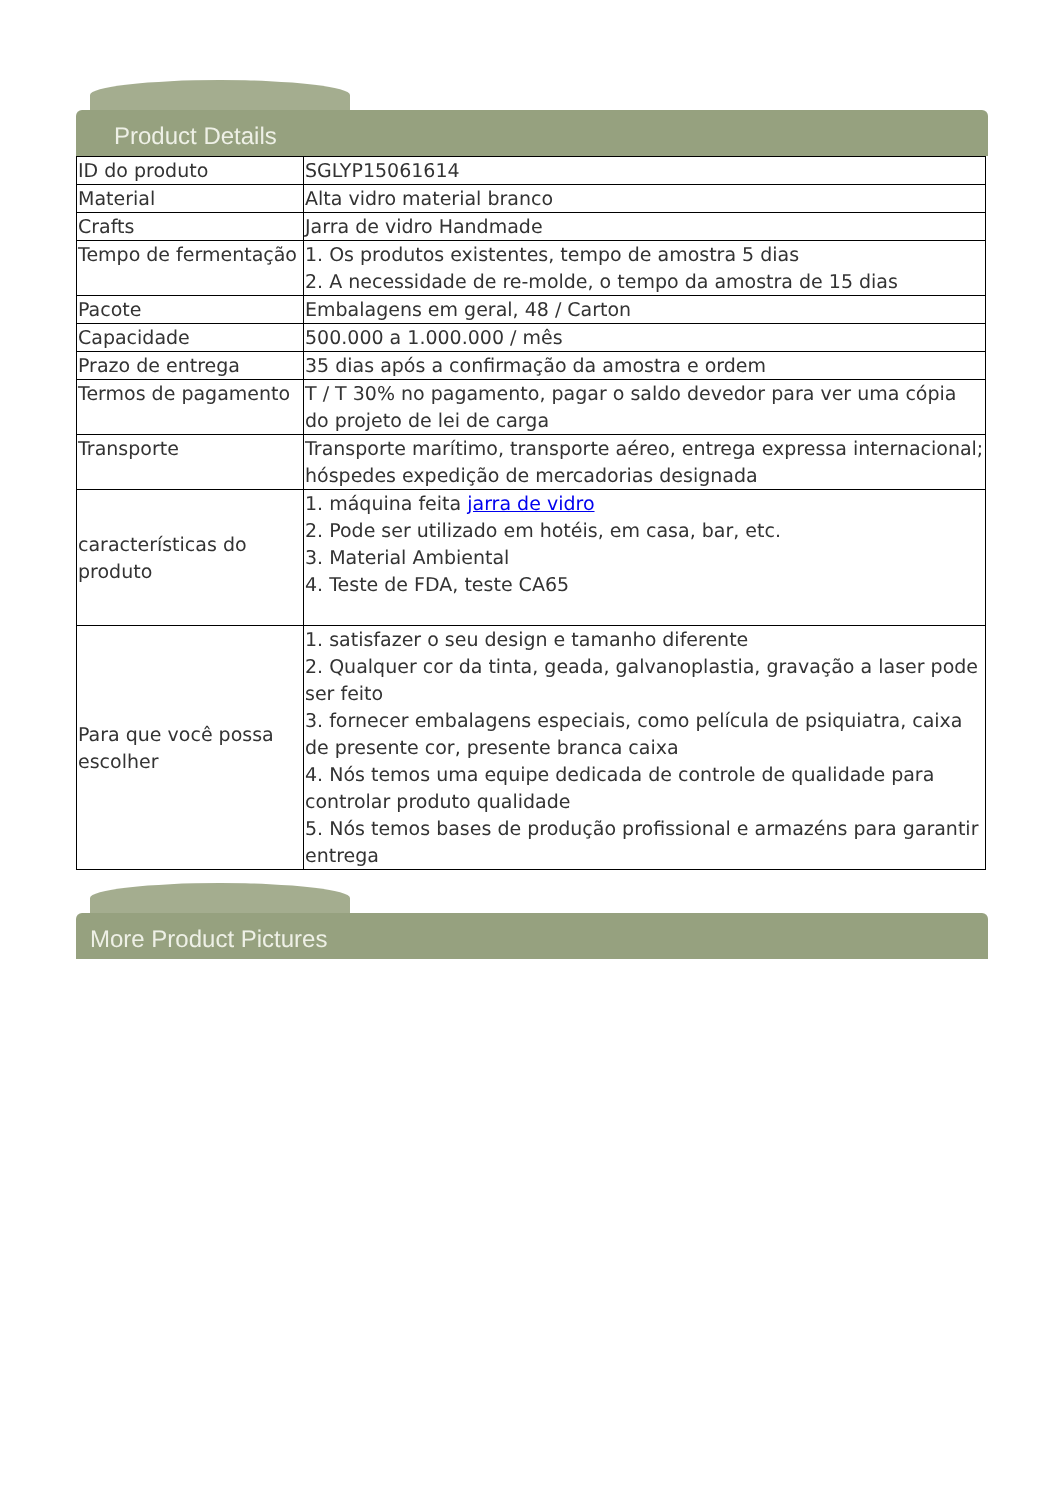Product Details
| ID do produto | SGLYP15061614 |
| Material | Alta vidro material branco |
| Crafts | Jarra de vidro Handmade |
| Tempo de fermentação | 1. Os produtos existentes, tempo de amostra 5 dias 2. A necessidade de re-molde, o tempo da amostra de 15 dias |
| Pacote | Embalagens em geral, 48 / Carton |
| Capacidade | 500.000 a 1.000.000 / mês |
| Prazo de entrega | 35 dias após a confirmação da amostra e ordem |
| Termos de pagamento | T / T 30% no pagamento, pagar o saldo devedor para ver uma cópia do projeto de lei de carga |
| Transporte | Transporte marítimo, transporte aéreo, entrega expressa internacional; hóspedes expedição de mercadorias designada |
| características do produto | 1. máquina feita jarra de vidro 2. Pode ser utilizado em hotéis, em casa, bar, etc. 3. Material Ambiental 4. Teste de FDA, teste CA65 |
| Para que você possa escolher | 1. satisfazer o seu design e tamanho diferente 2. Qualquer cor da tinta, geada, galvanoplastia, gravação a laser pode ser feito 3. fornecer embalagens especiais, como película de psiquiatra, caixa de presente cor, presente branca caixa 4. Nós temos uma equipe dedicada de controle de qualidade para controlar produto qualidade 5. Nós temos bases de produção profissional e armazéns para garantir entrega |
More Product Pictures